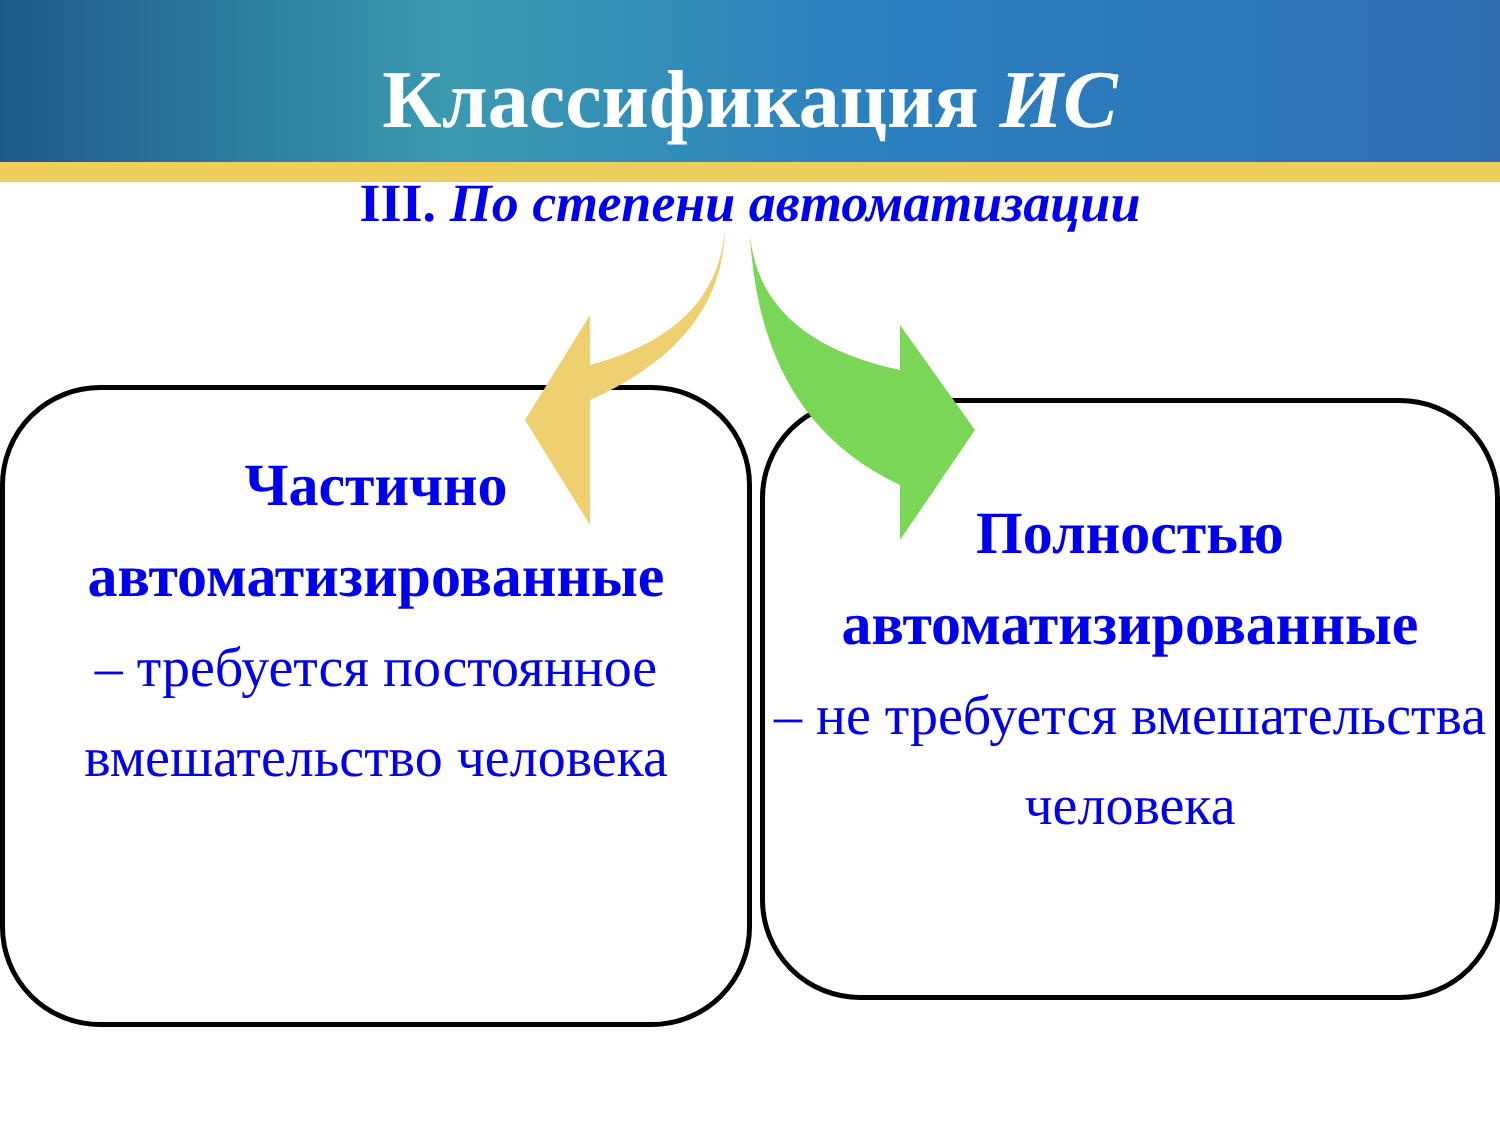Классификация ИС
III. По степени автоматизации
Частично автоматизированные
– требуется постоянное вмешательство человека
Полностью автоматизированные
– не требуется вмешательства человека